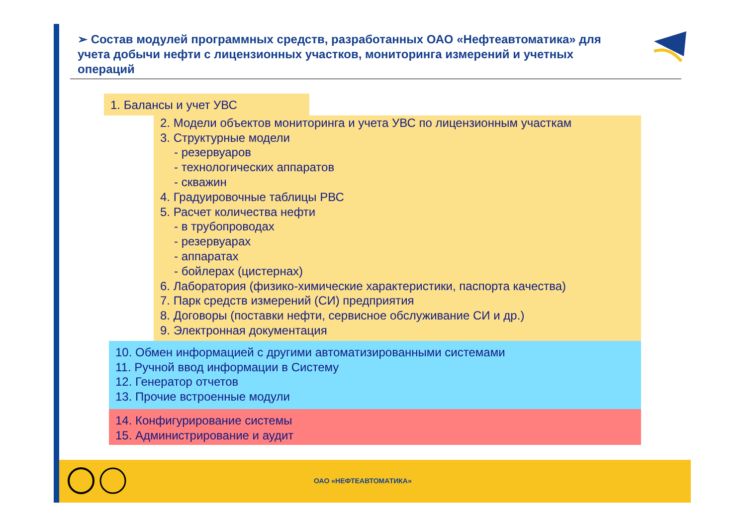➢ Состав модулей программных средств, разработанных ОАО «Нефтеавтоматика» для учета добычи нефти с лицензионных участков, мониторинга измерений и учетных операций
1. Балансы и учет УВС
2. Модели объектов мониторинга и учета УВС по лицензионным участкам
3. Структурные модели
- резервуаров
- технологических аппаратов
- скважин
4. Градуировочные таблицы РВС
5. Расчет количества нефти
- в трубопроводах
- резервуарах
- аппаратах
- бойлерах (цистернах)
6. Лаборатория (физико-химические характеристики, паспорта качества)
7. Парк средств измерений (СИ) предприятия
8. Договоры (поставки нефти, сервисное обслуживание СИ и др.)
9. Электронная документация
10. Обмен информацией с другими автоматизированными системами
11. Ручной ввод информации в Систему
12. Генератор отчетов
13. Прочие встроенные модули
14. Конфигурирование системы
15. Администрирование и аудит
ОАО «НЕФТЕАВТОМАТИКА»